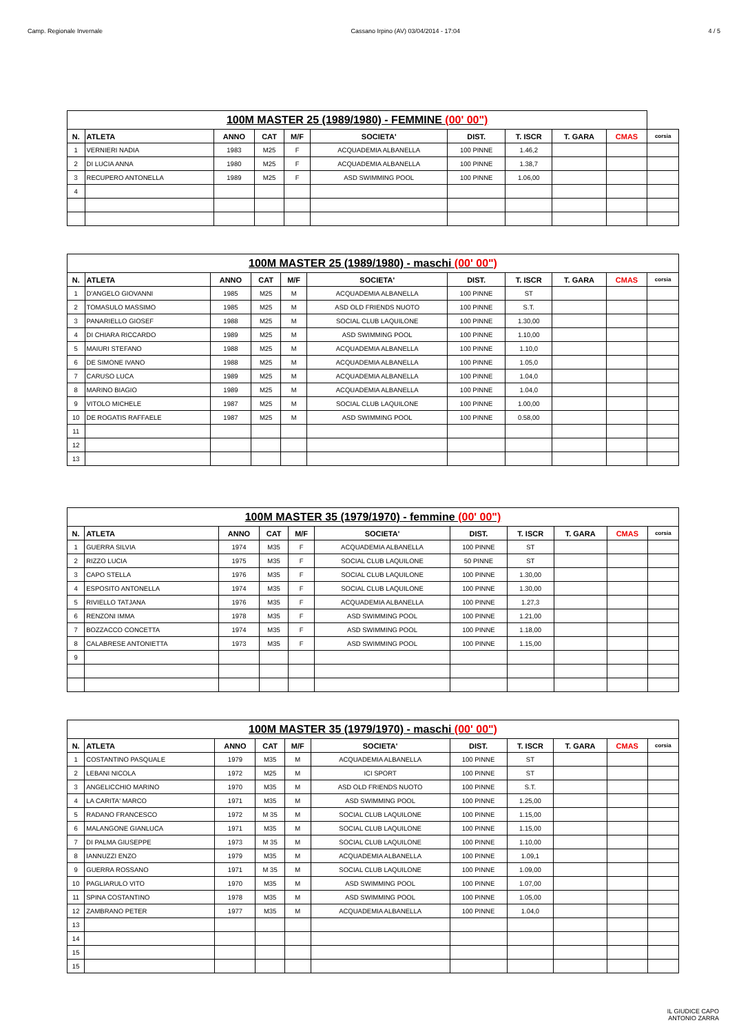Camp. Regionale Invernale Cassano Irpino (AV) 03/04/2014 - 17:04 4 / 5
| 100M MASTER 25 (1989/1980) - FEMMINE (00' 00") | | | | | | | | | | |
| --- | --- | --- | --- | --- | --- | --- | --- | --- | --- | --- |
| N. | ATLETA | ANNO | CAT | M/F | SOCIETA' | DIST. | T. ISCR | T. GARA | CMAS | corsia |
| 1 | VERNIERI NADIA | 1983 | M25 | F | ACQUADEMIA ALBANELLA | 100 PINNE | 1.46,2 | | | |
| 2 | DI LUCIA ANNA | 1980 | M25 | F | ACQUADEMIA ALBANELLA | 100 PINNE | 1.38,7 | | | |
| 3 | RECUPERO ANTONELLA | 1989 | M25 | F | ASD SWIMMING POOL | 100 PINNE | 1.06,00 | | | |
| 4 | | | | | | | | | | |
| 100M MASTER 25 (1989/1980) - maschi (00' 00") | | | | | | | | | | |
| --- | --- | --- | --- | --- | --- | --- | --- | --- | --- | --- |
| N. | ATLETA | ANNO | CAT | M/F | SOCIETA' | DIST. | T. ISCR | T. GARA | CMAS | corsia |
| 1 | D'ANGELO GIOVANNI | 1985 | M25 | M | ACQUADEMIA ALBANELLA | 100 PINNE | ST | | | |
| 2 | TOMASULO MASSIMO | 1985 | M25 | M | ASD OLD FRIENDS NUOTO | 100 PINNE | S.T. | | | |
| 3 | PANARIELLO GIOSEF | 1988 | M25 | M | SOCIAL CLUB LAQUILONE | 100 PINNE | 1.30,00 | | | |
| 4 | DI CHIARA RICCARDO | 1989 | M25 | M | ASD SWIMMING POOL | 100 PINNE | 1.10,00 | | | |
| 5 | MAIURI STEFANO | 1988 | M25 | M | ACQUADEMIA ALBANELLA | 100 PINNE | 1.10,0 | | | |
| 6 | DE SIMONE IVANO | 1988 | M25 | M | ACQUADEMIA ALBANELLA | 100 PINNE | 1.05,0 | | | |
| 7 | CARUSO LUCA | 1989 | M25 | M | ACQUADEMIA ALBANELLA | 100 PINNE | 1.04,0 | | | |
| 8 | MARINO BIAGIO | 1989 | M25 | M | ACQUADEMIA ALBANELLA | 100 PINNE | 1.04,0 | | | |
| 9 | VITOLO MICHELE | 1987 | M25 | M | SOCIAL CLUB LAQUILONE | 100 PINNE | 1.00,00 | | | |
| 10 | DE ROGATIS RAFFAELE | 1987 | M25 | M | ASD SWIMMING POOL | 100 PINNE | 0.58,00 | | | |
| 11 | | | | | | | | | | |
| 12 | | | | | | | | | | |
| 13 | | | | | | | | | | |
| 100M MASTER 35 (1979/1970) - femmine (00' 00") | | | | | | | | | | |
| --- | --- | --- | --- | --- | --- | --- | --- | --- | --- | --- |
| N. | ATLETA | ANNO | CAT | M/F | SOCIETA' | DIST. | T. ISCR | T. GARA | CMAS | corsia |
| 1 | GUERRA SILVIA | 1974 | M35 | F | ACQUADEMIA ALBANELLA | 100 PINNE | ST | | | |
| 2 | RIZZO LUCIA | 1975 | M35 | F | SOCIAL CLUB LAQUILONE | 50 PINNE | ST | | | |
| 3 | CAPO STELLA | 1976 | M35 | F | SOCIAL CLUB LAQUILONE | 100 PINNE | 1.30,00 | | | |
| 4 | ESPOSITO ANTONELLA | 1974 | M35 | F | SOCIAL CLUB LAQUILONE | 100 PINNE | 1.30,00 | | | |
| 5 | RIVIELLO TATJANA | 1976 | M35 | F | ACQUADEMIA ALBANELLA | 100 PINNE | 1.27,3 | | | |
| 6 | RENZONI IMMA | 1978 | M35 | F | ASD SWIMMING POOL | 100 PINNE | 1.21,00 | | | |
| 7 | BOZZACCO CONCETTA | 1974 | M35 | F | ASD SWIMMING POOL | 100 PINNE | 1.18,00 | | | |
| 8 | CALABRESE ANTONIETTA | 1973 | M35 | F | ASD SWIMMING POOL | 100 PINNE | 1.15,00 | | | |
| 9 | | | | | | | | | | |
| 100M MASTER 35 (1979/1970) - maschi (00' 00") | | | | | | | | | | |
| --- | --- | --- | --- | --- | --- | --- | --- | --- | --- | --- |
| N. | ATLETA | ANNO | CAT | M/F | SOCIETA' | DIST. | T. ISCR | T. GARA | CMAS | corsia |
| 1 | COSTANTINO PASQUALE | 1979 | M35 | M | ACQUADEMIA ALBANELLA | 100 PINNE | ST | | | |
| 2 | LEBANI NICOLA | 1972 | M25 | M | ICI SPORT | 100 PINNE | ST | | | |
| 3 | ANGELICCHIO MARINO | 1970 | M35 | M | ASD OLD FRIENDS NUOTO | 100 PINNE | S.T. | | | |
| 4 | LA CARITA' MARCO | 1971 | M35 | M | ASD SWIMMING POOL | 100 PINNE | 1.25,00 | | | |
| 5 | RADANO FRANCESCO | 1972 | M 35 | M | SOCIAL CLUB LAQUILONE | 100 PINNE | 1.15,00 | | | |
| 6 | MALANGONE GIANLUCA | 1971 | M35 | M | SOCIAL CLUB LAQUILONE | 100 PINNE | 1.15,00 | | | |
| 7 | DI PALMA GIUSEPPE | 1973 | M 35 | M | SOCIAL CLUB LAQUILONE | 100 PINNE | 1.10,00 | | | |
| 8 | IANNUZZI ENZO | 1979 | M35 | M | ACQUADEMIA ALBANELLA | 100 PINNE | 1.09,1 | | | |
| 9 | GUERRA ROSSANO | 1971 | M 35 | M | SOCIAL CLUB LAQUILONE | 100 PINNE | 1.09,00 | | | |
| 10 | PAGLIARULO VITO | 1970 | M35 | M | ASD SWIMMING POOL | 100 PINNE | 1.07,00 | | | |
| 11 | SPINA COSTANTINO | 1978 | M35 | M | ASD SWIMMING POOL | 100 PINNE | 1.05,00 | | | |
| 12 | ZAMBRANO PETER | 1977 | M35 | M | ACQUADEMIA ALBANELLA | 100 PINNE | 1.04,0 | | | |
| 13 | | | | | | | | | | |
| 14 | | | | | | | | | | |
| 15 | | | | | | | | | | |
| 15 | | | | | | | | | | |
IL GIUDICE CAPO
ANTONIO ZARRA